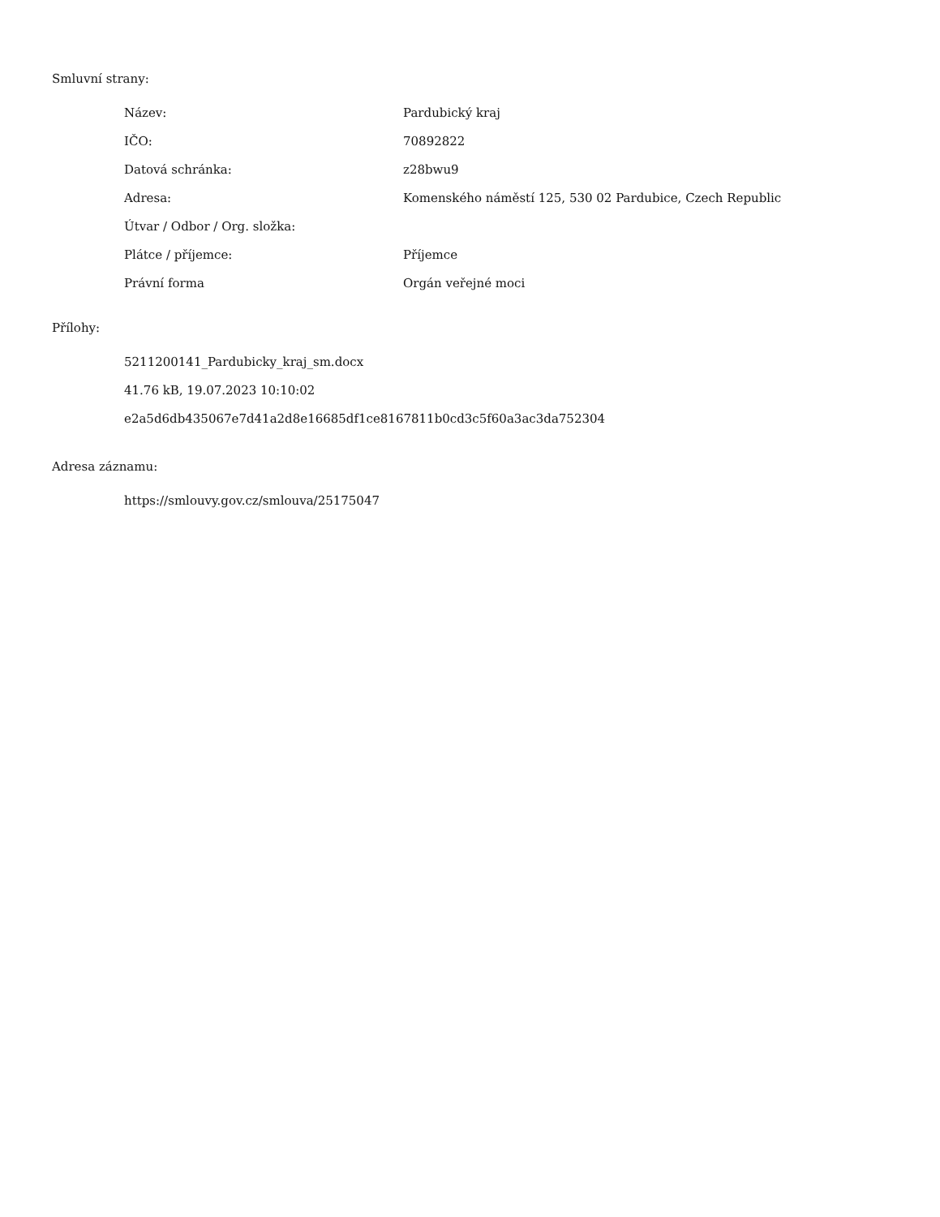Smluvní strany:
| Název: | Pardubický kraj |
| IČO: | 70892822 |
| Datová schránka: | z28bwu9 |
| Adresa: | Komenského náměstí 125, 530 02 Pardubice, Czech Republic |
| Útvar / Odbor / Org. složka: | |
| Plátce / příjemce: | Příjemce |
| Právní forma | Orgán veřejné moci |
Přílohy:
5211200141_Pardubicky_kraj_sm.docx
41.76 kB, 19.07.2023 10:10:02
e2a5d6db435067e7d41a2d8e16685df1ce8167811b0cd3c5f60a3ac3da752304
Adresa záznamu:
https://smlouvy.gov.cz/smlouva/25175047